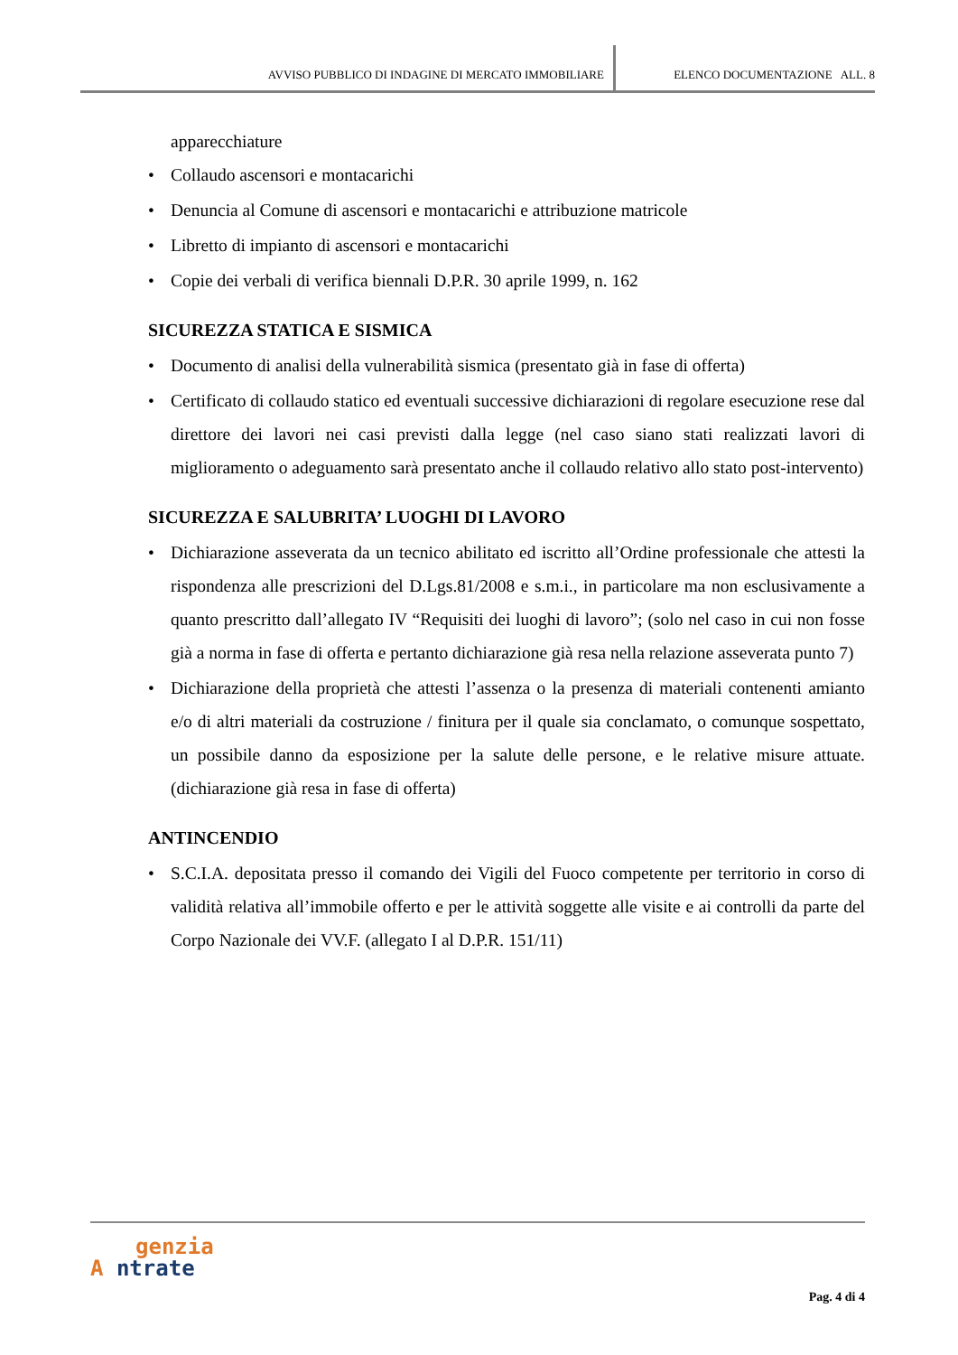AVVISO PUBBLICO DI INDAGINE DI MERCATO IMMOBILIARE ELENCO DOCUMENTAZIONE ALL. 8
apparecchiature
• Collaudo ascensori e montacarichi
• Denuncia al Comune di ascensori e montacarichi e attribuzione matricole
• Libretto di impianto di ascensori e montacarichi
• Copie dei verbali di verifica biennali D.P.R. 30 aprile 1999, n. 162
SICUREZZA STATICA E SISMICA
• Documento di analisi della vulnerabilità sismica (presentato già in fase di offerta)
• Certificato di collaudo statico ed eventuali successive dichiarazioni di regolare esecuzione rese dal direttore dei lavori nei casi previsti dalla legge (nel caso siano stati realizzati lavori di miglioramento o adeguamento sarà presentato anche il collaudo relativo allo stato post-intervento)
SICUREZZA E SALUBRITA’ LUOGHI DI LAVORO
• Dichiarazione asseverata da un tecnico abilitato ed iscritto all’Ordine professionale che attesti la rispondenza alle prescrizioni del D.Lgs.81/2008 e s.m.i., in particolare ma non esclusivamente a quanto prescritto dall’allegato IV “Requisiti dei luoghi di lavoro”; (solo nel caso in cui non fosse già a norma in fase di offerta e pertanto dichiarazione già resa nella relazione asseverata punto 7)
• Dichiarazione della proprietà che attesti l’assenza o la presenza di materiali contenenti amianto e/o di altri materiali da costruzione / finitura per il quale sia conclamato, o comunque sospettato, un possibile danno da esposizione per la salute delle persone, e le relative misure attuate. (dichiarazione già resa in fase di offerta)
ANTINCENDIO
• S.C.I.A. depositata presso il comando dei Vigili del Fuoco competente per territorio in corso di validità relativa all’immobile offerto e per le attività soggette alle visite e ai controlli da parte del Corpo Nazionale dei VV.F. (allegato I al D.P.R. 151/11)
genzia
A ntrate
Pag. 4 di 4